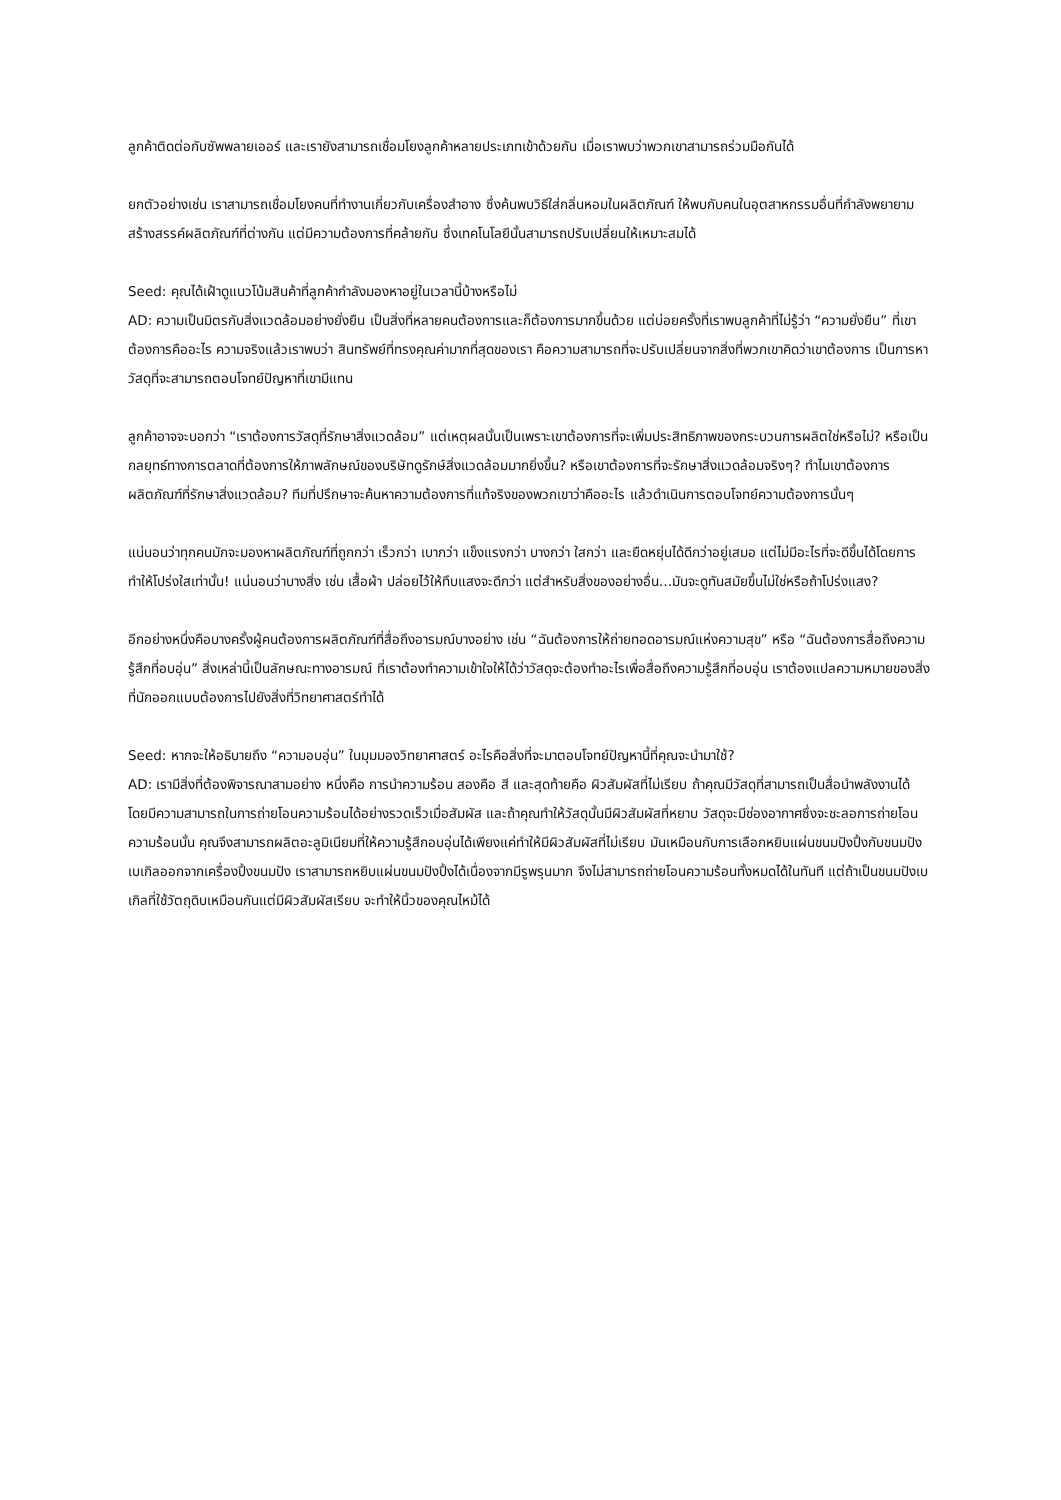ลูกค้าติดต่อกับซัพพลายเออร์ และเรายังสามารถเชื่อมโยงลูกค้าหลายประเภทเข้าด้วยกัน เมื่อเราพบว่าพวกเขาสามารถร่วมมือกันได้
ยกตัวอย่างเช่น เราสามารถเชื่อมโยงคนที่ทำงานเกี่ยวกับเครื่องสำอาง ซึ่งค้นพบวิธีใส่กลิ่นหอมในผลิตภัณฑ์ ให้พบกับคนในอุตสาหกรรมอื่นที่กำลังพยายามสร้างสรรค์ผลิตภัณฑ์ที่ต่างกัน แต่มีความต้องการที่คล้ายกัน ซึ่งเทคโนโลยีนั้นสามารถปรับเปลี่ยนให้เหมาะสมได้
Seed: คุณได้เฝ้าดูแนวโน้มสินค้าที่ลูกค้ากำลังมองหาอยู่ในเวลานี้บ้างหรือไม่
AD: ความเป็นมิตรกับสิ่งแวดล้อมอย่างยั่งยืน เป็นสิ่งที่หลายคนต้องการและก็ต้องการมากขึ้นด้วย แต่บ่อยครั้งที่เราพบลูกค้าที่ไม่รู้ว่า “ความยั่งยืน” ที่เขาต้องการคืออะไร ความจริงแล้วเราพบว่า สินทรัพย์ที่ทรงคุณค่ามากที่สุดของเรา คือความสามารถที่จะปรับเปลี่ยนจากสิ่งที่พวกเขาคิดว่าเขาต้องการ เป็นการหาวัสดุที่จะสามารถตอบโจทย์ปัญหาที่เขามีแทน
ลูกค้าอาจจะบอกว่า “เราต้องการวัสดุที่รักษาสิ่งแวดล้อม” แต่เหตุผลนั้นเป็นเพราะเขาต้องการที่จะเพิ่มประสิทธิภาพของกระบวนการผลิตใช่หรือไม่? หรือเป็นกลยุทธ์ทางการตลาดที่ต้องการให้ภาพลักษณ์ของบริษัทดูรักษ์สิ่งแวดล้อมมากยิ่งขึ้น? หรือเขาต้องการที่จะรักษาสิ่งแวดล้อมจริงๆ? ทำไมเขาต้องการผลิตภัณฑ์ที่รักษาสิ่งแวดล้อม? ทีมที่ปรึกษาจะค้นหาความต้องการที่แท้จริงของพวกเขาว่าคืออะไร แล้วดำเนินการตอบโจทย์ความต้องการนั้นๆ
แน่นอนว่าทุกคนมักจะมองหาผลิตภัณฑ์ที่ถูกกว่า เร็วกว่า เบากว่า แข็งแรงกว่า บางกว่า ใสกว่า และยืดหยุ่นได้ดีกว่าอยู่เสมอ แต่ไม่มีอะไรที่จะดีขึ้นได้โดยการทำให้โปร่งใสเท่านั้น! แน่นอนว่าบางสิ่ง เช่น เสื้อผ้า ปล่อยไว้ให้ทึบแสงจะดีกว่า แต่สำหรับสิ่งของอย่างอื่น…มันจะดูทันสมัยขึ้นไม่ใช่หรือถ้าโปร่งแสง?
อีกอย่างหนึ่งคือบางครั้งผู้คนต้องการผลิตภัณฑ์ที่สื่อถึงอารมณ์บางอย่าง เช่น “ฉันต้องการให้ถ่ายทอดอารมณ์แห่งความสุข” หรือ “ฉันต้องการสื่อถึงความรู้สึกที่อบอุ่น” สิ่งเหล่านี้เป็นลักษณะทางอารมณ์ ที่เราต้องทำความเข้าใจให้ได้ว่าวัสดุจะต้องทำอะไรเพื่อสื่อถึงความรู้สึกที่อบอุ่น เราต้องแปลความหมายของสิ่งที่นักออกแบบต้องการไปยังสิ่งที่วิทยาศาสตร์ทำได้
Seed: หากจะให้อธิบายถึง “ความอบอุ่น” ในมุมมองวิทยาศาสตร์ อะไรคือสิ่งที่จะมาตอบโจทย์ปัญหานี้ที่คุณจะนำมาใช้?
AD: เรามีสิ่งที่ต้องพิจารณาสามอย่าง หนึ่งคือ การนำความร้อน สองคือ สี และสุดท้ายคือ ผิวสัมผัสที่ไม่เรียบ ถ้าคุณมีวัสดุที่สามารถเป็นสื่อนำพลังงานได้ โดยมีความสามารถในการถ่ายโอนความร้อนได้อย่างรวดเร็วเมื่อสัมผัส และถ้าคุณทำให้วัสดุนั้นมีผิวสัมผัสที่หยาบ วัสดุจะมีช่องอากาศซึ่งจะชะลอการถ่ายโอนความร้อนนั้น คุณจึงสามารถผลิตอะลูมิเนียมที่ให้ความรู้สึกอบอุ่นได้เพียงแค่ทำให้มีผิวสัมผัสที่ไม่เรียบ มันเหมือนกับการเลือกหยิบแผ่นขนมปังปิ้งกับขนมปังเบเกิลออกจากเครื่องปิ้งขนมปัง เราสามารถหยิบแผ่นขนมปังปิ้งได้เนื่องจากมีรูพรุนมาก จึงไม่สามารถถ่ายโอนความร้อนทั้งหมดได้ในทันที แต่ถ้าเป็นขนมปังเบเกิลที่ใช้วัตถุดิบเหมือนกันแต่มีผิวสัมผัสเรียบ จะทำให้นิ้วของคุณไหม้ได้